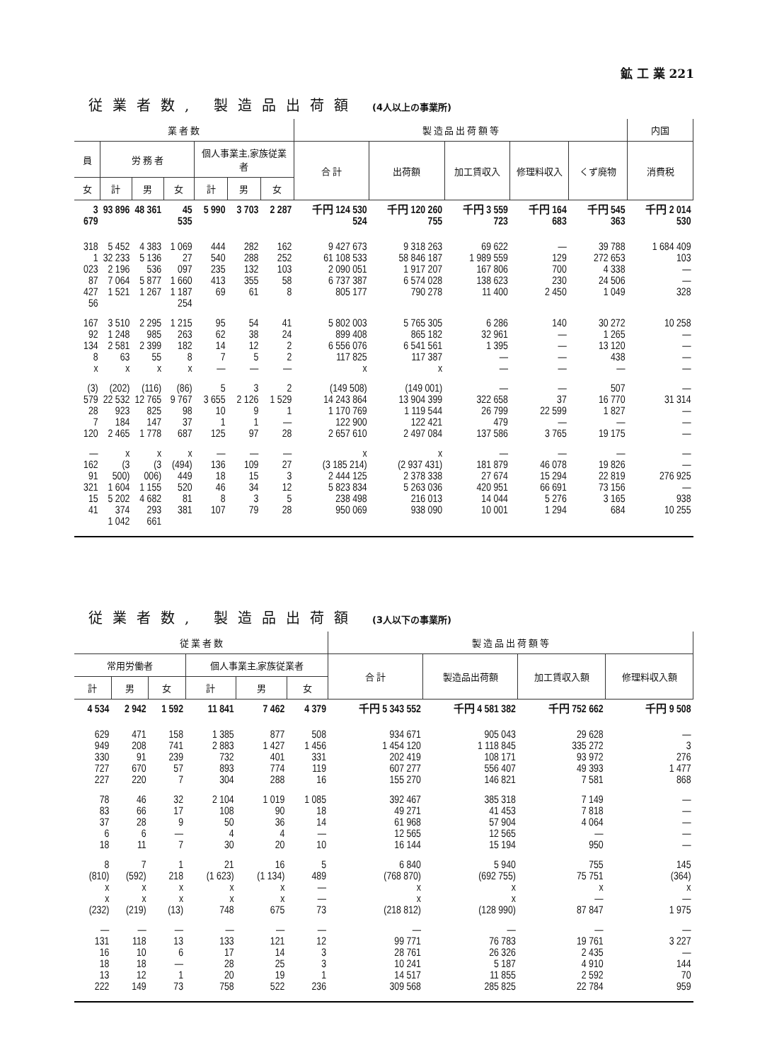鉱 工 業 221
従業者数, 製造品出荷額 (4人以上の事業所)
| 業 者 数 | | | | | | | 製 造 品 出 荷 額 等 | | | | | 内国 |
| --- | --- | --- | --- | --- | --- | --- | --- | --- | --- | --- | --- | --- |
| 員 | 労 務 者 | | | 個人事業主,家族従業者 | | | 合 計 | 出荷額 | 加工賃収入 | 修理料収入 | くず廃物 | 消費税 |
| 女 | 計 | 男 | 女 | 計 | 男 | 女 | | | | | | |
| 3 679 | 93 896 | 48 361 | 45 535 | 5 990 | 3 703 | 2 287 | 千円 124 530 524 | 千円 120 260 755 | 千円 3 559 723 | 千円 164 683 | 千円 545 363 | 千円 2 014 530 |
| 318 1 023 87 427 56 | 5 452 32 233 2 196 7 064 1 521 | 4 383 5 136 536 5 877 1 267 | 1 069 27 097 1 660 1 187 254 | 444 540 235 413 69 | 282 288 132 355 61 | 162 252 103 58 8 | 9 427 673 61 108 533 2 090 051 6 737 387 805 177 | 9 318 263 58 846 187 1 917 207 6 574 028 790 278 | 69 622 1 989 559 167 806 138 623 11 400 | — 129 700 230 2 450 | 39 788 272 653 4 338 24 506 1 049 | 1 684 409 103 — — 328 |
| 167 92 134 8 x | 3 510 1 248 2 581 63 x | 2 295 985 2 399 55 x | 1 215 263 182 8 x | 95 62 14 7 — | 54 38 12 5 — | 41 24 2 2 — | 5 802 003 899 408 6 556 076 117 825 x | 5 765 305 865 182 6 541 561 117 387 x | 6 286 32 961 1 395 — — | 140 — — — — | 30 272 1 265 13 120 438 — | 10 258 — — — — |
| (3) 579 28 7 120 | (202) 22 532 923 184 2 465 | (116) 12 765 825 147 1 778 | (86) 9 767 98 37 687 | 5 3 655 10 1 125 | 3 2 126 9 1 97 | 2 1 529 1 — 28 | (149 508) 14 243 864 1 170 769 122 900 2 657 610 | (149 001) 13 904 399 1 119 544 122 421 2 497 084 | — 322 658 26 799 479 137 586 | — 37 22 599 — 3 765 | 507 16 770 1 827 — 19 175 | — 31 314 — — — |
| — 162 91 321 15 41 | x (3 500) 1 604 5 202 374 1 042 | x (3 006) 1 155 4 682 293 661 | x (494) 449 520 81 381 | — 136 18 46 8 107 | — 109 15 34 3 79 | — 27 3 12 5 28 | x (3 185 214) 2 444 125 5 823 834 238 498 950 069 | x (2 937 431) 2 378 338 5 263 036 216 013 938 090 | — 181 879 27 674 420 951 14 044 10 001 | — 46 078 15 294 66 691 5 276 1 294 | — 19 826 22 819 73 156 3 165 684 | — — 276 925 — 938 10 255 |
従業者数, 製造品出荷額 (3人以下の事業所)
| 従 業 者 数 | | | | | | 製 造 品 出 荷 額 等 | | | |
| --- | --- | --- | --- | --- | --- | --- | --- | --- | --- |
| 常用労働者 | | | 個人事業主,家族従業者 | | | 合 計 | 製造品出荷額 | 加工賃収入額 | 修理料収入額 |
| 計 | 男 | 女 | 計 | 男 | 女 | | | | |
| 4 534 | 2 942 | 1 592 | 11 841 | 7 462 | 4 379 | 千円 5 343 552 | 千円 4 581 382 | 千円 752 662 | 千円 9 508 |
| 629 949 330 727 227 | 471 208 91 670 220 | 158 741 239 57 7 | 1 385 2 883 732 893 304 | 877 1 427 401 774 288 | 508 1 456 331 119 16 | 934 671 1 454 120 202 419 607 277 155 270 | 905 043 1 118 845 108 171 556 407 146 821 | 29 628 335 272 93 972 49 393 7 581 | — 3 276 1 477 868 |
| 78 83 37 6 18 | 46 66 28 6 11 | 32 17 9 — 7 | 2 104 108 50 4 30 | 1 019 90 36 4 20 | 1 085 18 14 — 10 | 392 467 49 271 61 968 12 565 16 144 | 385 318 41 453 57 904 12 565 15 194 | 7 149 7 818 4 064 — 950 | — — — — — |
| 8 (810) x x (232) | 7 (592) x x (219) | 1 218 x x (13) | 21 (1 623) x x 748 | 16 (1 134) x x 675 | 5 489 — — 73 | 6 840 (768 870) x x (218 812) | 5 940 (692 755) x x (128 990) | 755 75 751 x — 87 847 | 145 (364) x — 1 975 |
| — 131 16 18 13 222 | — 118 10 18 12 149 | — 13 6 — 1 73 | — 133 17 28 20 758 | — 121 14 25 19 522 | — 12 3 3 1 236 | — 99 771 28 761 10 241 14 517 309 568 | — 76 783 26 326 5 187 11 855 285 825 | — 19 761 2 435 4 910 2 592 22 784 | — 3 227 — 144 70 959 |